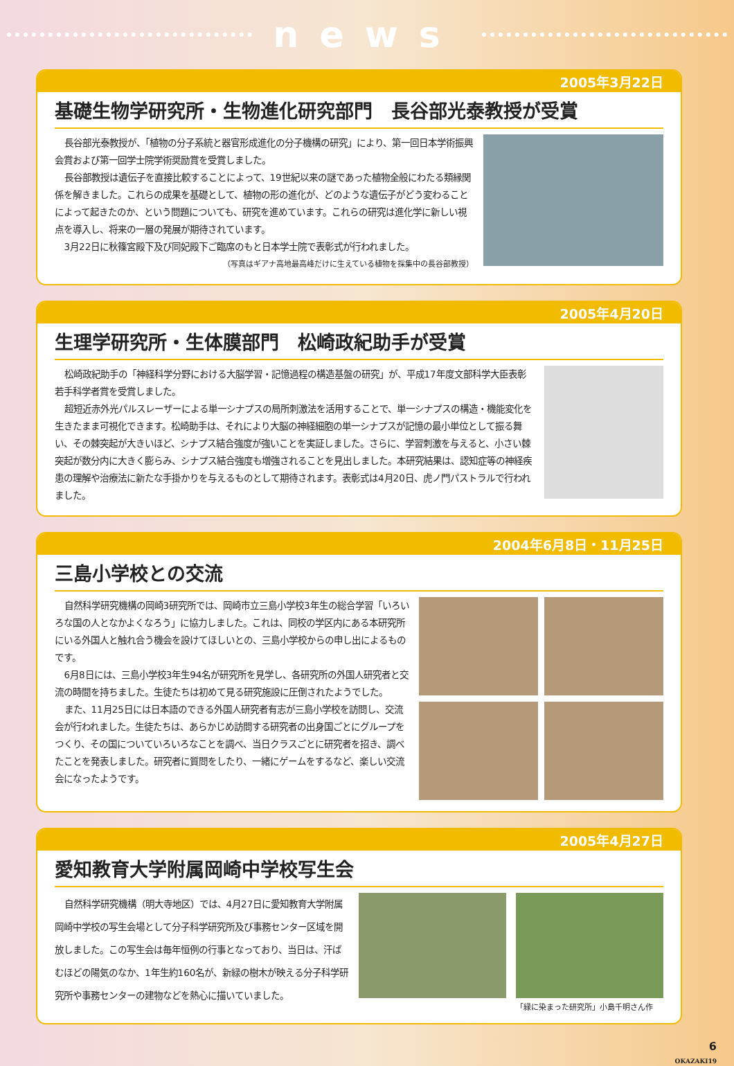news
2005年3月22日
基礎生物学研究所・生物進化研究部門　長谷部光泰教授が受賞
長谷部光泰教授が、「植物の分子系統と器官形成進化の分子機構の研究」により、第一回日本学術振興会賞および第一回学士院学術奨励賞を受賞しました。
長谷部教授は遺伝子を直接比較することによって、19世紀以来の謎であった植物全般にわたる類縁関係を解きました。これらの成果を基礎として、植物の形の進化が、どのような遺伝子がどう変わることによって起きたのか、という問題についても、研究を進めています。これらの研究は進化学に新しい視点を導入し、将来の一層の発展が期待されています。
3月22日に秋篠宮殿下及び同妃殿下ご臨席のもと日本学士院で表彰式が行われました。
（写真はギアナ高地最高峰だけに生えている植物を採集中の長谷部教授）
2005年4月20日
生理学研究所・生体膜部門　松崎政紀助手が受賞
松崎政紀助手の「神経科学分野における大脳学習・記憶過程の構造基盤の研究」が、平成17年度文部科学大臣表彰若手科学者賞を受賞しました。
超短近赤外光パルスレーザーによる単一シナプスの局所刺激法を活用することで、単一シナプスの構造・機能変化を生きたまま可視化できます。松崎助手は、それにより大脳の神経細胞の単一シナプスが記憶の最小単位として振る舞い、その棘突起が大きいほど、シナプス結合強度が強いことを実証しました。さらに、学習刺激を与えると、小さい棘突起が数分内に大きく膨らみ、シナプス結合強度も増強されることを見出しました。本研究結果は、認知症等の神経疾患の理解や治療法に新たな手掛かりを与えるものとして期待されます。表彰式は4月20日、虎ノ門パストラルで行われました。
2004年6月8日・11月25日
三島小学校との交流
自然科学研究機構の岡崎3研究所では、岡崎市立三島小学校3年生の総合学習「いろいろな国の人となかよくなろう」に協力しました。これは、同校の学区内にある本研究所にいる外国人と触れ合う機会を設けてほしいとの、三島小学校からの申し出によるものです。
6月8日には、三島小学校3年生94名が研究所を見学し、各研究所の外国人研究者と交流の時間を持ちました。生徒たちは初めて見る研究施設に圧倒されたようでした。
また、11月25日には日本語のできる外国人研究者有志が三島小学校を訪問し、交流会が行われました。生徒たちは、あらかじめ訪問する研究者の出身国ごとにグループをつくり、その国についていろいろなことを調べ、当日クラスごとに研究者を招き、調べたことを発表しました。研究者に質問をしたり、一緒にゲームをするなど、楽しい交流会になったようです。
2005年4月27日
愛知教育大学附属岡崎中学校写生会
自然科学研究機構（明大寺地区）では、4月27日に愛知教育大学附属岡崎中学校の写生会場として分子科学研究所及び事務センター区域を開放しました。この写生会は毎年恒例の行事となっており、当日は、汗ばむほどの陽気のなか、1年生約160名が、新緑の樹木が映える分子科学研究所や事務センターの建物などを熱心に描いていました。
「緑に染まった研究所」小島千明さん作
6
OKAZAKI19